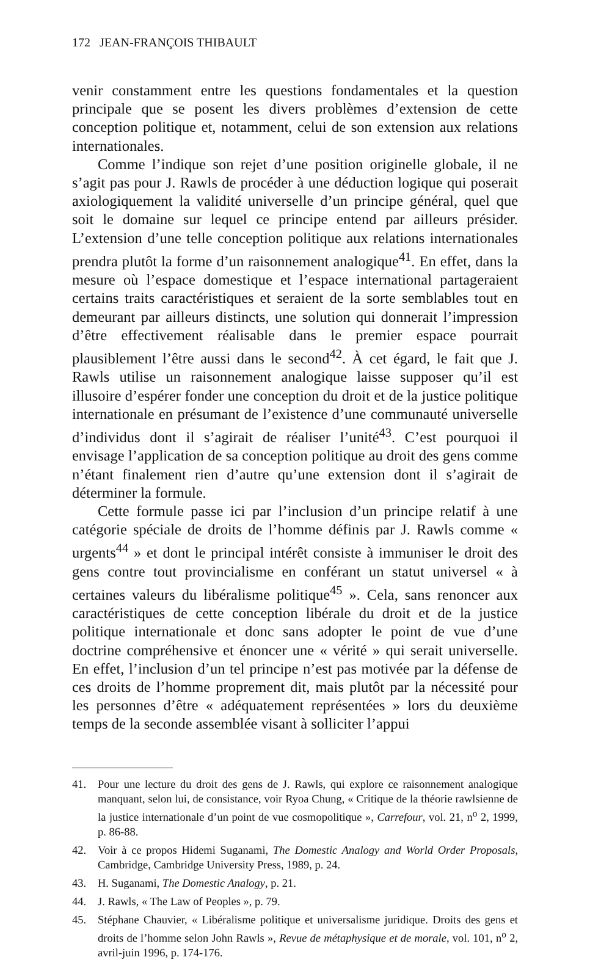172 JEAN-FRANÇOIS THIBAULT
venir constamment entre les questions fondamentales et la question principale que se posent les divers problèmes d’extension de cette conception politique et, notamment, celui de son extension aux relations internationales.
Comme l’indique son rejet d’une position originelle globale, il ne s’agit pas pour J. Rawls de procéder à une déduction logique qui poserait axiologiquement la validité universelle d’un principe général, quel que soit le domaine sur lequel ce principe entend par ailleurs présider. L’extension d’une telle conception politique aux relations internationales prendra plutôt la forme d’un raisonnement analogique<sup>41</sup>. En effet, dans la mesure où l’espace domestique et l’espace international partageraient certains traits caractéristiques et seraient de la sorte semblables tout en demeurant par ailleurs distincts, une solution qui donnerait l’impression d’être effectivement réalisable dans le premier espace pourrait plausiblement l’être aussi dans le second<sup>42</sup>. À cet égard, le fait que J. Rawls utilise un raisonnement analogique laisse supposer qu’il est illusoire d’espérer fonder une conception du droit et de la justice politique internationale en présumant de l’existence d’une communauté universelle d’individus dont il s’agirait de réaliser l’unité<sup>43</sup>. C’est pourquoi il envisage l’application de sa conception politique au droit des gens comme n’étant finalement rien d’autre qu’une extension dont il s’agirait de déterminer la formule.
Cette formule passe ici par l’inclusion d’un principe relatif à une catégorie spéciale de droits de l’homme définis par J. Rawls comme « urgents<sup>44</sup> » et dont le principal intérêt consiste à immuniser le droit des gens contre tout provincialisme en conférant un statut universel « à certaines valeurs du libéralisme politique<sup>45</sup> ». Cela, sans renoncer aux caractéristiques de cette conception libérale du droit et de la justice politique internationale et donc sans adopter le point de vue d’une doctrine compréhensive et énoncer une « vérité » qui serait universelle. En effet, l’inclusion d’un tel principe n’est pas motivée par la défense de ces droits de l’homme proprement dit, mais plutôt par la nécessité pour les personnes d’être « adéquatement représentées » lors du deuxième temps de la seconde assemblée visant à solliciter l’appui
41. Pour une lecture du droit des gens de J. Rawls, qui explore ce raisonnement analogique manquant, selon lui, de consistance, voir Ryoa Chung, « Critique de la théorie rawlsienne de la justice internationale d’un point de vue cosmopolitique », Carrefour, vol. 21, n<sup>o</sup> 2, 1999, p. 86-88.
42. Voir à ce propos Hidemi Suganami, The Domestic Analogy and World Order Proposals, Cambridge, Cambridge University Press, 1989, p. 24.
43. H. Suganami, The Domestic Analogy, p. 21.
44. J. Rawls, « The Law of Peoples », p. 79.
45. Stéphane Chauvier, « Libéralisme politique et universalisme juridique. Droits des gens et droits de l’homme selon John Rawls », Revue de métaphysique et de morale, vol. 101, n<sup>o</sup> 2, avril-juin 1996, p. 174-176.